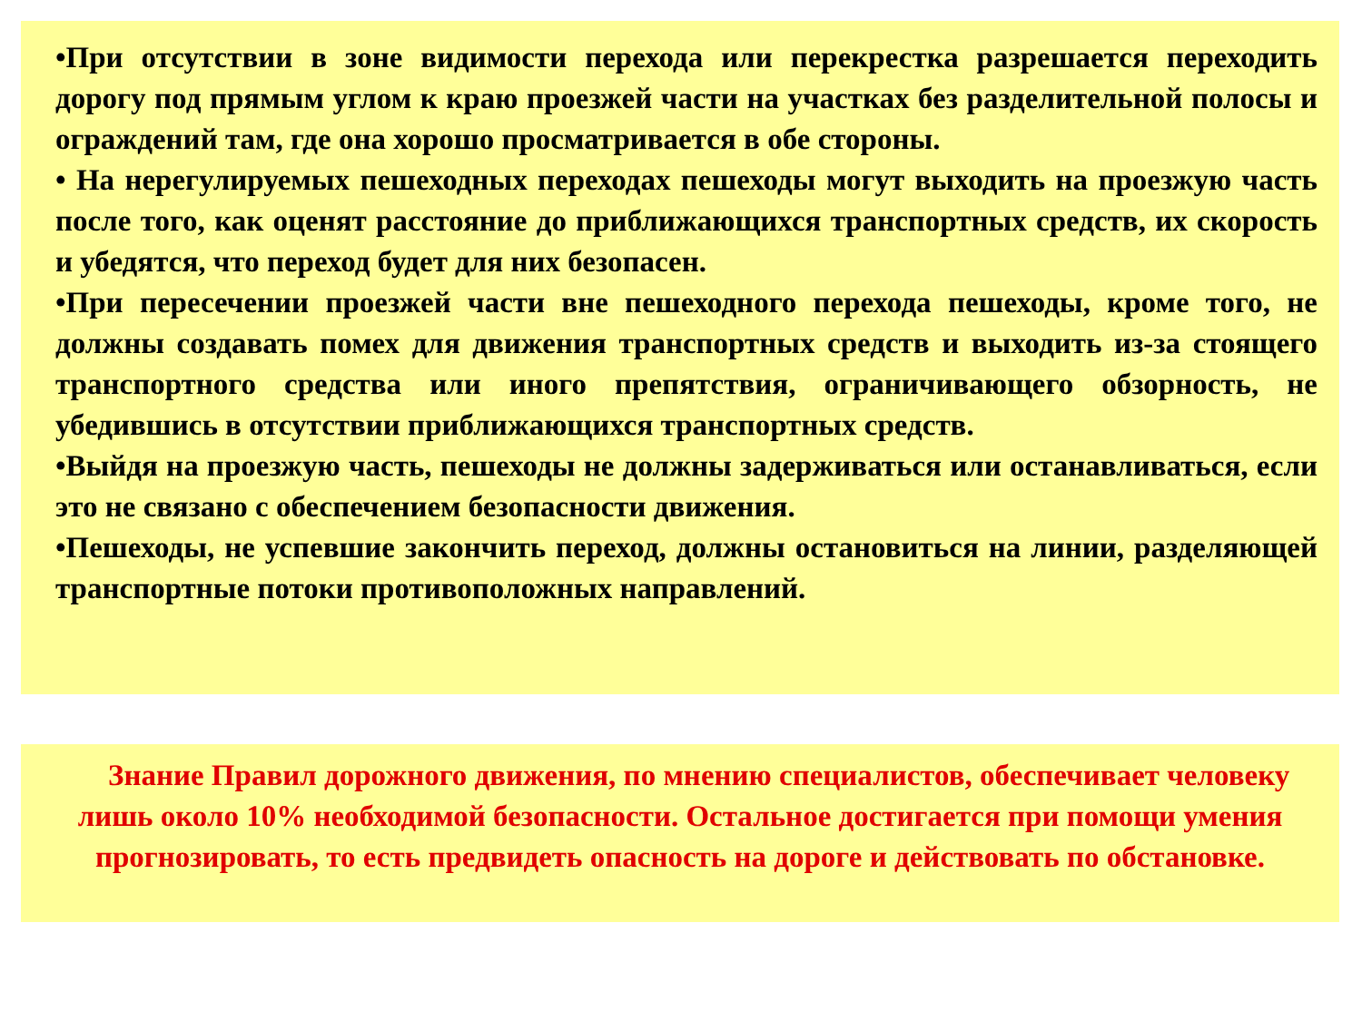•При отсутствии в зоне видимости перехода или перекрестка разрешается переходить дорогу под прямым углом к краю проезжей части на участках без разделительной полосы и ограждений там, где она хорошо просматривается в обе стороны.
• На нерегулируемых пешеходных переходах пешеходы могут выходить на проезжую часть после того, как оценят расстояние до приближающихся транспортных средств, их скорость и убедятся, что переход будет для них безопасен.
•При пересечении проезжей части вне пешеходного перехода пешеходы, кроме того, не должны создавать помех для движения транспортных средств и выходить из-за стоящего транспортного средства или иного препятствия, ограничивающего обзорность, не убедившись в отсутствии приближающихся транспортных средств.
•Выйдя на проезжую часть, пешеходы не должны задерживаться или останавливаться, если это не связано с обеспечением безопасности движения.
•Пешеходы, не успевшие закончить переход, должны остановиться на линии, разделяющей транспортные потоки противоположных направлений.
Знание Правил дорожного движения, по мнению специалистов, обеспечивает человеку лишь около 10% необходимой безопасности. Остальное достигается при помощи умения прогнозировать, то есть предвидеть опасность на дороге и действовать по обстановке.